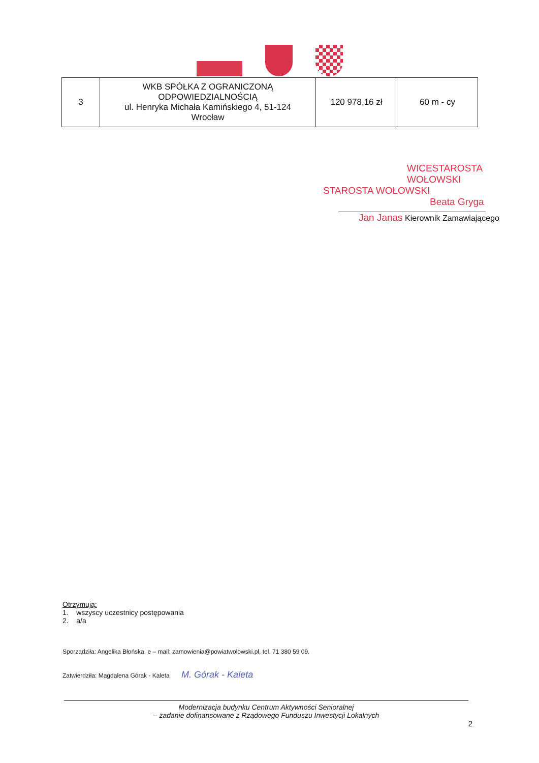| 3 | WKB SPÓŁKA Z OGRANICZONĄ ODPOWIEDZIALNOŚCIĄ ul. Henryka Michała Kamińskiego 4, 51-124 Wrocław | 120 978,16 zł | 60 m - cy |
WICESTAROSTA WOŁOWSKI
STAROSTA WOŁOWSKI
Beata Gryga
Jan Janas Kierownik Zamawiającego
Otrzymują:
1. wszyscy uczestnicy postępowania
2. a/a
Sporządziła: Angelika Błońska, e – mail: zamowienia@powiatwolowski.pl, tel. 71 380 59 09.
Zatwierdziła: Magdalena Górak - Kaleta M. Górak - Kaleta
Modernizacja budynku Centrum Aktywności Senioralnej
– zadanie dofinansowane z Rządowego Funduszu Inwestycji Lokalnych
2